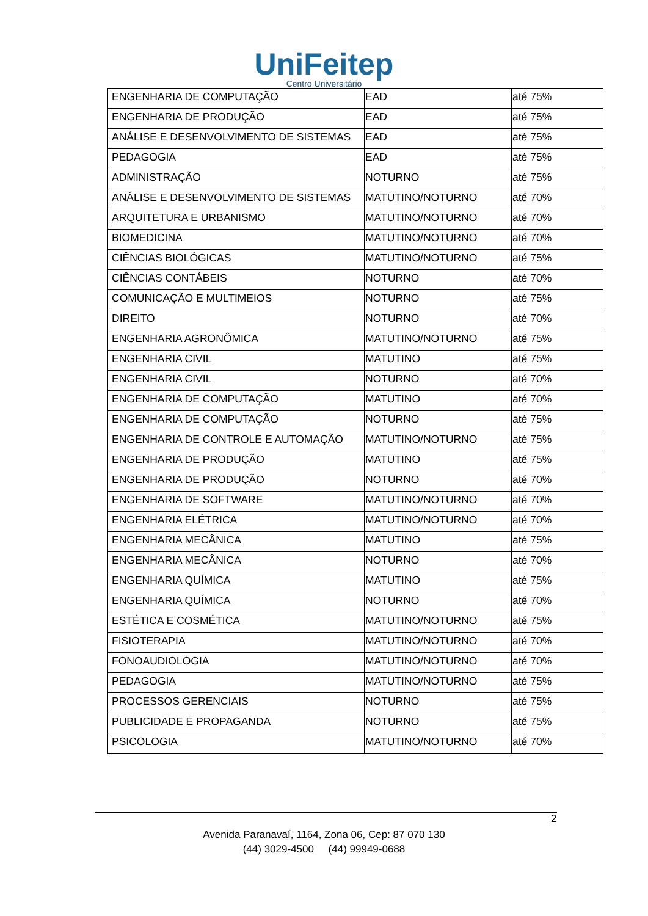UniFeitep
Centro Universitário
| ENGENHARIA DE COMPUTAÇÃO | EAD | até 75% |
| ENGENHARIA DE PRODUÇÃO | EAD | até 75% |
| ANÁLISE E DESENVOLVIMENTO DE SISTEMAS | EAD | até 75% |
| PEDAGOGIA | EAD | até 75% |
| ADMINISTRAÇÃO | NOTURNO | até 75% |
| ANÁLISE E DESENVOLVIMENTO DE SISTEMAS | MATUTINO/NOTURNO | até 70% |
| ARQUITETURA E URBANISMO | MATUTINO/NOTURNO | até 70% |
| BIOMEDICINA | MATUTINO/NOTURNO | até 70% |
| CIÊNCIAS BIOLÓGICAS | MATUTINO/NOTURNO | até 75% |
| CIÊNCIAS CONTÁBEIS | NOTURNO | até 70% |
| COMUNICAÇÃO E MULTIMEIOS | NOTURNO | até 75% |
| DIREITO | NOTURNO | até 70% |
| ENGENHARIA AGRONÔMICA | MATUTINO/NOTURNO | até 75% |
| ENGENHARIA CIVIL | MATUTINO | até 75% |
| ENGENHARIA CIVIL | NOTURNO | até 70% |
| ENGENHARIA DE COMPUTAÇÃO | MATUTINO | até 70% |
| ENGENHARIA DE COMPUTAÇÃO | NOTURNO | até 75% |
| ENGENHARIA DE CONTROLE E AUTOMAÇÃO | MATUTINO/NOTURNO | até 75% |
| ENGENHARIA DE PRODUÇÃO | MATUTINO | até 75% |
| ENGENHARIA DE PRODUÇÃO | NOTURNO | até 70% |
| ENGENHARIA DE SOFTWARE | MATUTINO/NOTURNO | até 70% |
| ENGENHARIA ELÉTRICA | MATUTINO/NOTURNO | até 70% |
| ENGENHARIA MECÂNICA | MATUTINO | até 75% |
| ENGENHARIA MECÂNICA | NOTURNO | até 70% |
| ENGENHARIA QUÍMICA | MATUTINO | até 75% |
| ENGENHARIA QUÍMICA | NOTURNO | até 70% |
| ESTÉTICA E COSMÉTICA | MATUTINO/NOTURNO | até 75% |
| FISIOTERAPIA | MATUTINO/NOTURNO | até 70% |
| FONOAUDIOLOGIA | MATUTINO/NOTURNO | até 70% |
| PEDAGOGIA | MATUTINO/NOTURNO | até 75% |
| PROCESSOS GERENCIAIS | NOTURNO | até 75% |
| PUBLICIDADE E PROPAGANDA | NOTURNO | até 75% |
| PSICOLOGIA | MATUTINO/NOTURNO | até 70% |
2
Avenida Paranavaí, 1164, Zona 06, Cep: 87 070 130
(44) 3029-4500 (44) 99949-0688